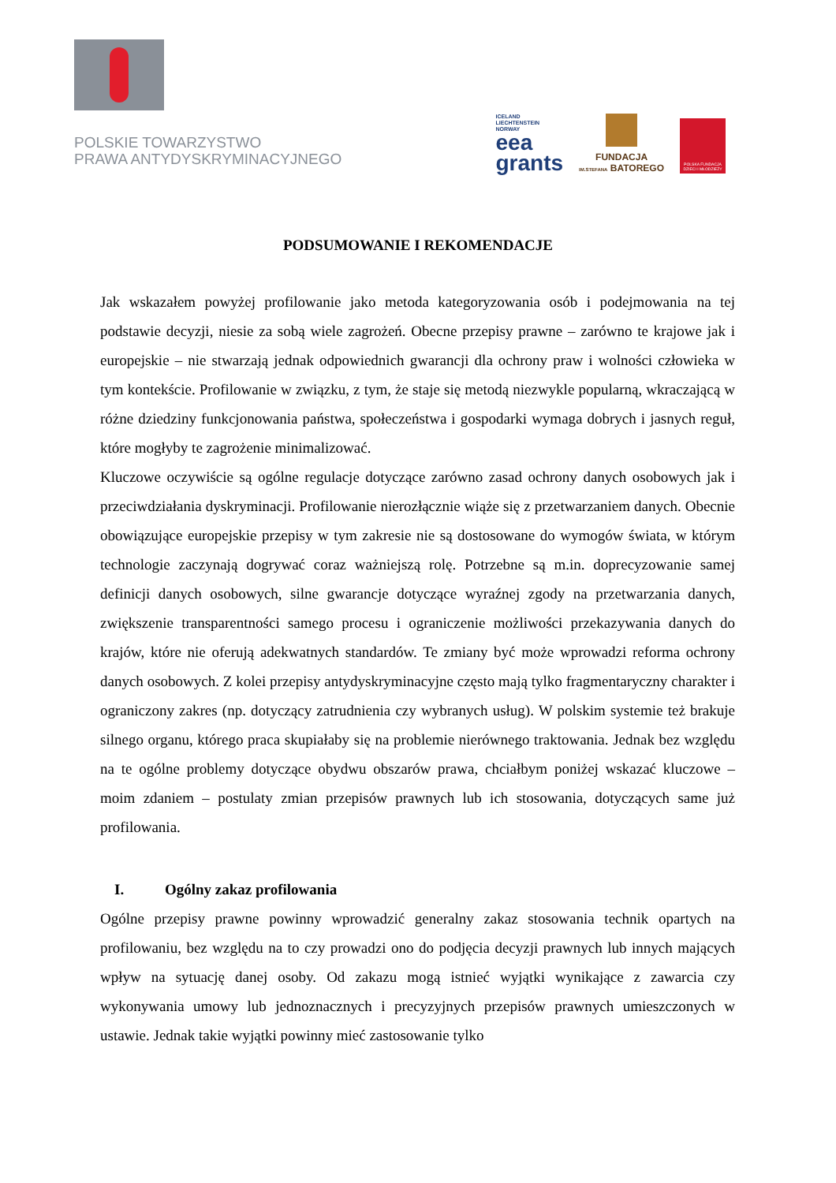POLSKIE TOWARZYSTWO
PRAWA ANTYDYSKRYMINACYJNEGO
ICELAND
LIECHTENSTEIN
NORWAY
eea
grants
FUNDACJA
IM.STEFANA BATOREGO
POLSKA FUNDACJA DZIECI I MŁODZIEŻY
PODSUMOWANIE I REKOMENDACJE
Jak wskazałem powyżej profilowanie jako metoda kategoryzowania osób i podejmowania na tej podstawie decyzji, niesie za sobą wiele zagrożeń. Obecne przepisy prawne – zarówno te krajowe jak i europejskie – nie stwarzają jednak odpowiednich gwarancji dla ochrony praw i wolności człowieka w tym kontekście. Profilowanie w związku, z tym, że staje się metodą niezwykle popularną, wkraczającą w różne dziedziny funkcjonowania państwa, społeczeństwa i gospodarki wymaga dobrych i jasnych reguł, które mogłyby te zagrożenie minimalizować.
Kluczowe oczywiście są ogólne regulacje dotyczące zarówno zasad ochrony danych osobowych jak i przeciwdziałania dyskryminacji. Profilowanie nierozłącznie wiąże się z przetwarzaniem danych. Obecnie obowiązujące europejskie przepisy w tym zakresie nie są dostosowane do wymogów świata, w którym technologie zaczynają dogrywać coraz ważniejszą rolę. Potrzebne są m.in. doprecyzowanie samej definicji danych osobowych, silne gwarancje dotyczące wyraźnej zgody na przetwarzania danych, zwiększenie transparentności samego procesu i ograniczenie możliwości przekazywania danych do krajów, które nie oferują adekwatnych standardów. Te zmiany być może wprowadzi reforma ochrony danych osobowych. Z kolei przepisy antydyskryminacyjne często mają tylko fragmentaryczny charakter i ograniczony zakres (np. dotyczący zatrudnienia czy wybranych usług). W polskim systemie też brakuje silnego organu, którego praca skupiałaby się na problemie nierównego traktowania. Jednak bez względu na te ogólne problemy dotyczące obydwu obszarów prawa, chciałbym poniżej wskazać kluczowe – moim zdaniem – postulaty zmian przepisów prawnych lub ich stosowania, dotyczących same już profilowania.
I. Ogólny zakaz profilowania
Ogólne przepisy prawne powinny wprowadzić generalny zakaz stosowania technik opartych na profilowaniu, bez względu na to czy prowadzi ono do podjęcia decyzji prawnych lub innych mających wpływ na sytuację danej osoby. Od zakazu mogą istnieć wyjątki wynikające z zawarcia czy wykonywania umowy lub jednoznacznych i precyzyjnych przepisów prawnych umieszczonych w ustawie. Jednak takie wyjątki powinny mieć zastosowanie tylko